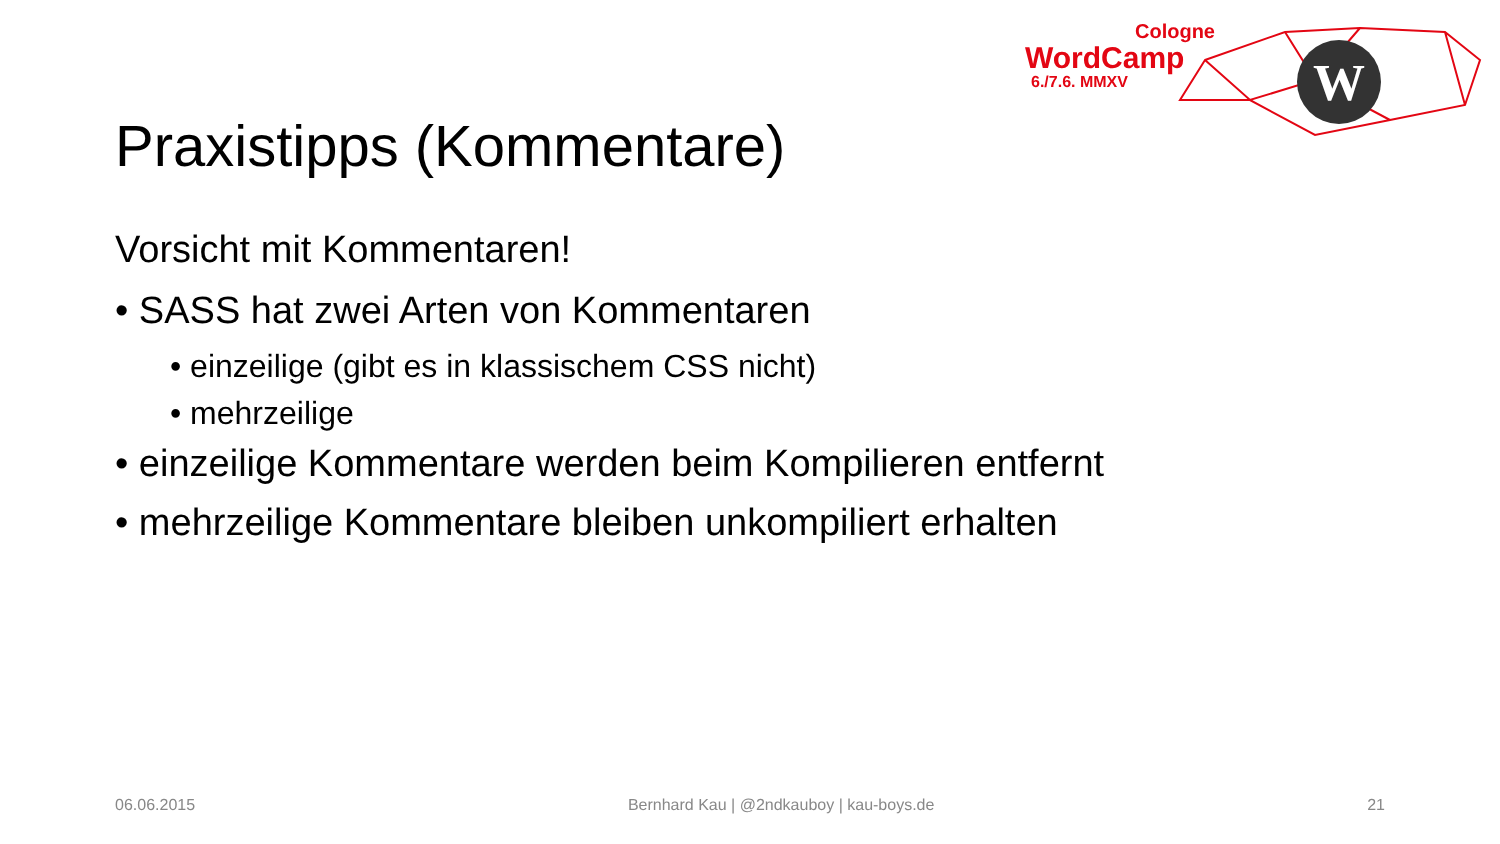Cologne
WordCamp
6./7.6. MMXV
W
Praxistipps (Kommentare)
Vorsicht mit Kommentaren!
• SASS hat zwei Arten von Kommentaren
• einzeilige (gibt es in klassischem CSS nicht)
• mehrzeilige
• einzeilige Kommentare werden beim Kompilieren entfernt
• mehrzeilige Kommentare bleiben unkompiliert erhalten
06.06.2015 Bernhard Kau | @2ndkauboy | kau-boys.de 21